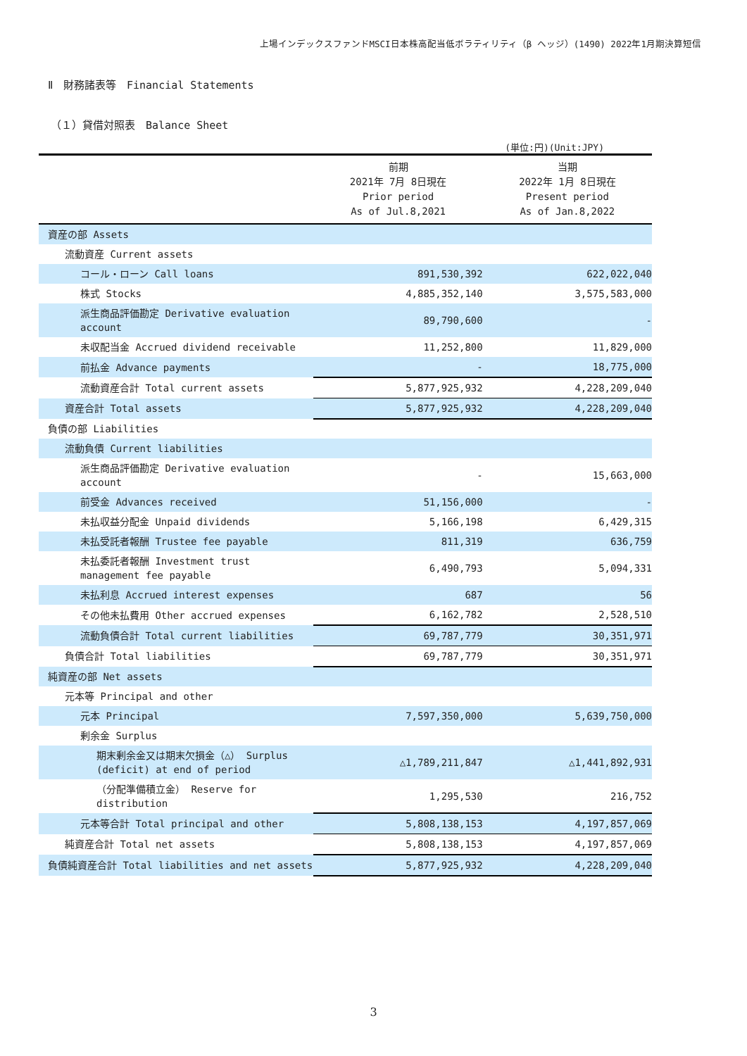上場インデックスファンドMSCI日本株高配当低ボラティリティ（β ヘッジ）(1490) 2022年1月期決算短信
Ⅱ　財務諸表等　Financial Statements
（１）貸借対照表　Balance Sheet
(単位:円)(Unit:JPY)
| | 前期 2021年 7月 8日現在 Prior period As of Jul.8,2021 | 当期 2022年 1月 8日現在 Present period As of Jan.8,2022 |
| --- | --- | --- |
| 資産の部 Assets | | |
| 流動資産 Current assets | | |
| コール・ローン Call loans | 891,530,392 | 622,022,040 |
| 株式 Stocks | 4,885,352,140 | 3,575,583,000 |
| 派生商品評価勘定 Derivative evaluation account | 89,790,600 | - |
| 未収配当金 Accrued dividend receivable | 11,252,800 | 11,829,000 |
| 前払金 Advance payments | - | 18,775,000 |
| 流動資産合計 Total current assets | 5,877,925,932 | 4,228,209,040 |
| 資産合計 Total assets | 5,877,925,932 | 4,228,209,040 |
| 負債の部 Liabilities | | |
| 流動負債 Current liabilities | | |
| 派生商品評価勘定 Derivative evaluation account | - | 15,663,000 |
| 前受金 Advances received | 51,156,000 | - |
| 未払収益分配金 Unpaid dividends | 5,166,198 | 6,429,315 |
| 未払受託者報酬 Trustee fee payable | 811,319 | 636,759 |
| 未払委託者報酬 Investment trust management fee payable | 6,490,793 | 5,094,331 |
| 未払利息 Accrued interest expenses | 687 | 56 |
| その他未払費用 Other accrued expenses | 6,162,782 | 2,528,510 |
| 流動負債合計 Total current liabilities | 69,787,779 | 30,351,971 |
| 負債合計 Total liabilities | 69,787,779 | 30,351,971 |
| 純資産の部 Net assets | | |
| 元本等 Principal and other | | |
| 元本 Principal | 7,597,350,000 | 5,639,750,000 |
| 剰余金 Surplus | | |
| 期末剰余金又は期末欠損金（△） Surplus (deficit) at end of period | △1,789,211,847 | △1,441,892,931 |
| （分配準備積立金） Reserve for distribution | 1,295,530 | 216,752 |
| 元本等合計 Total principal and other | 5,808,138,153 | 4,197,857,069 |
| 純資産合計 Total net assets | 5,808,138,153 | 4,197,857,069 |
| 負債純資産合計 Total liabilities and net assets | 5,877,925,932 | 4,228,209,040 |
3